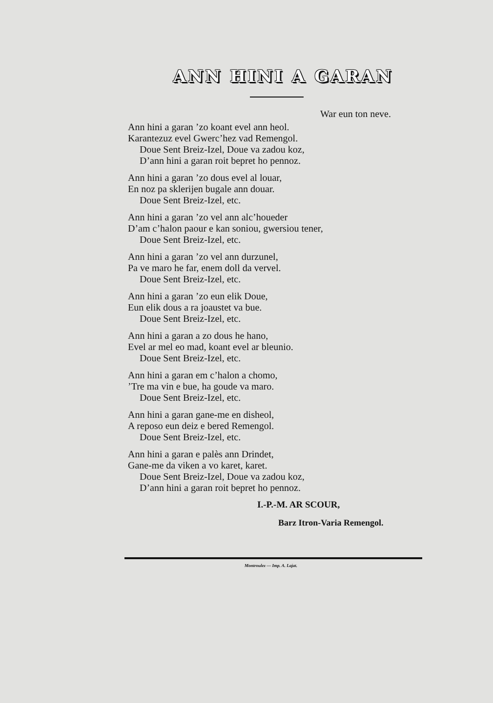ANN HINI A GARAN
War eun ton neve.
Ann hini a garan ’zo koant evel ann heol.
Karantezuz evel Gwerc’hez vad Remengol.
Doue Sent Breiz-Izel, Doue va zadou koz,
D’ann hini a garan roit bepret ho pennoz.
Ann hini a garan ’zo dous evel al louar,
En noz pa sklerijen bugale ann douar.
Doue Sent Breiz-Izel, etc.
Ann hini a garan ’zo vel ann alc’houeder
D’am c’halon paour e kan soniou, gwersiou tener,
Doue Sent Breiz-Izel, etc.
Ann hini a garan ’zo vel ann durzunel,
Pa ve maro he far, enem doll da vervel.
Doue Sent Breiz-Izel, etc.
Ann hini a garan ’zo eun elik Doue,
Eun elik dous a ra joaustet va bue.
Doue Sent Breiz-Izel, etc.
Ann hini a garan a zo dous he hano,
Evel ar mel eo mad, koant evel ar bleunio.
Doue Sent Breiz-Izel, etc.
Ann hini a garan em c’halon a chomo,
’Tre ma vin e bue, ha goude va maro.
Doue Sent Breiz-Izel, etc.
Ann hini a garan gane-me en disheol,
A reposo eun deiz e bered Remengol.
Doue Sent Breiz-Izel, etc.
Ann hini a garan e palès ann Drindet,
Gane-me da viken a vo karet, karet.
Doue Sent Breiz-Izel, Doue va zadou koz,
D’ann hini a garan roit bepret ho pennoz.
I.-P.-M. AR SCOUR,
Barz Itron-Varia Remengol.
Montroulez — Imp. A. Lajat.